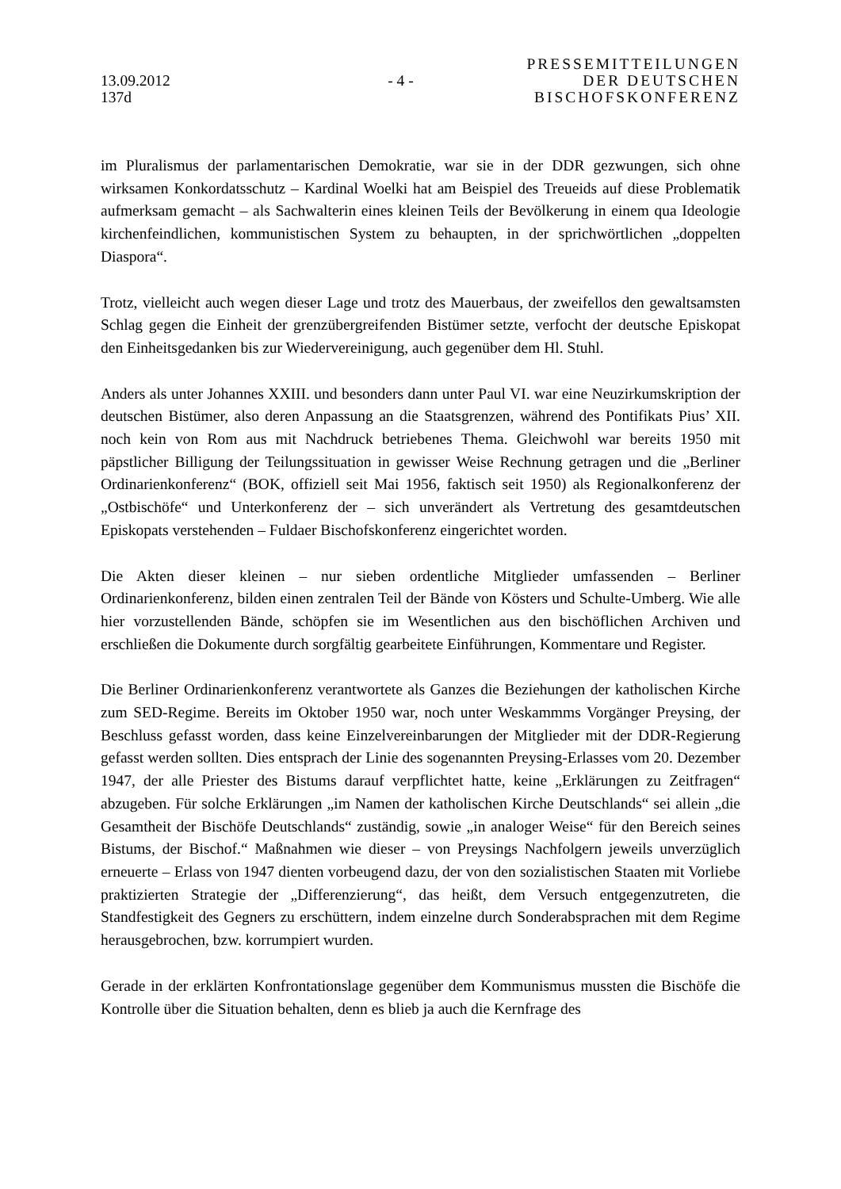13.09.2012
137d
- 4 -
PRESSEMITTEILUNGEN
DER DEUTSCHEN
BISCHOFSKONFERENZ
im Pluralismus der parlamentarischen Demokratie, war sie in der DDR gezwungen, sich ohne wirksamen Konkordatsschutz – Kardinal Woelki hat am Beispiel des Treueids auf diese Problematik aufmerksam gemacht – als Sachwalterin eines kleinen Teils der Bevölkerung in einem qua Ideologie kirchenfeindlichen, kommunistischen System zu behaupten, in der sprichwörtlichen „doppelten Diaspora“.
Trotz, vielleicht auch wegen dieser Lage und trotz des Mauerbaus, der zweifellos den gewaltsamsten Schlag gegen die Einheit der grenzübergreifenden Bistümer setzte, verfocht der deutsche Episkopat den Einheitsgedanken bis zur Wiedervereinigung, auch gegenüber dem Hl. Stuhl.
Anders als unter Johannes XXIII. und besonders dann unter Paul VI. war eine Neuzirkumskription der deutschen Bistümer, also deren Anpassung an die Staatsgrenzen, während des Pontifikats Pius’ XII. noch kein von Rom aus mit Nachdruck betriebenes Thema. Gleichwohl war bereits 1950 mit päpstlicher Billigung der Teilungssituation in gewisser Weise Rechnung getragen und die „Berliner Ordinarienkonferenz“ (BOK, offiziell seit Mai 1956, faktisch seit 1950) als Regionalkonferenz der „Ostbischöfe“ und Unterkonferenz der – sich unverändert als Vertretung des gesamtdeutschen Episkopats verstehenden – Fuldaer Bischofskonferenz eingerichtet worden.
Die Akten dieser kleinen – nur sieben ordentliche Mitglieder umfassenden – Berliner Ordinarienkonferenz, bilden einen zentralen Teil der Bände von Kösters und Schulte-Umberg. Wie alle hier vorzustellenden Bände, schöpfen sie im Wesentlichen aus den bischöflichen Archiven und erschließen die Dokumente durch sorgfältig gearbeitete Einführungen, Kommentare und Register.
Die Berliner Ordinarienkonferenz verantwortete als Ganzes die Beziehungen der katholischen Kirche zum SED-Regime. Bereits im Oktober 1950 war, noch unter Weskammms Vorgänger Preysing, der Beschluss gefasst worden, dass keine Einzelvereinbarungen der Mitglieder mit der DDR-Regierung gefasst werden sollten. Dies entsprach der Linie des sogenannten Preysing-Erlasses vom 20. Dezember 1947, der alle Priester des Bistums darauf verpflichtet hatte, keine „Erklärungen zu Zeitfragen“ abzugeben. Für solche Erklärungen „im Namen der katholischen Kirche Deutschlands“ sei allein „die Gesamtheit der Bischöfe Deutschlands“ zuständig, sowie „in analoger Weise“ für den Bereich seines Bistums, der Bischof.“ Maßnahmen wie dieser – von Preysings Nachfolgern jeweils unverzüglich erneuerte – Erlass von 1947 dienten vorbeugend dazu, der von den sozialistischen Staaten mit Vorliebe praktizierten Strategie der „Differenzierung“, das heißt, dem Versuch entgegenzutreten, die Standfestigkeit des Gegners zu erschüttern, indem einzelne durch Sonderabsprachen mit dem Regime herausgebrochen, bzw. korrumpiert wurden.
Gerade in der erklärten Konfrontationslage gegenüber dem Kommunismus mussten die Bischöfe die Kontrolle über die Situation behalten, denn es blieb ja auch die Kernfrage des